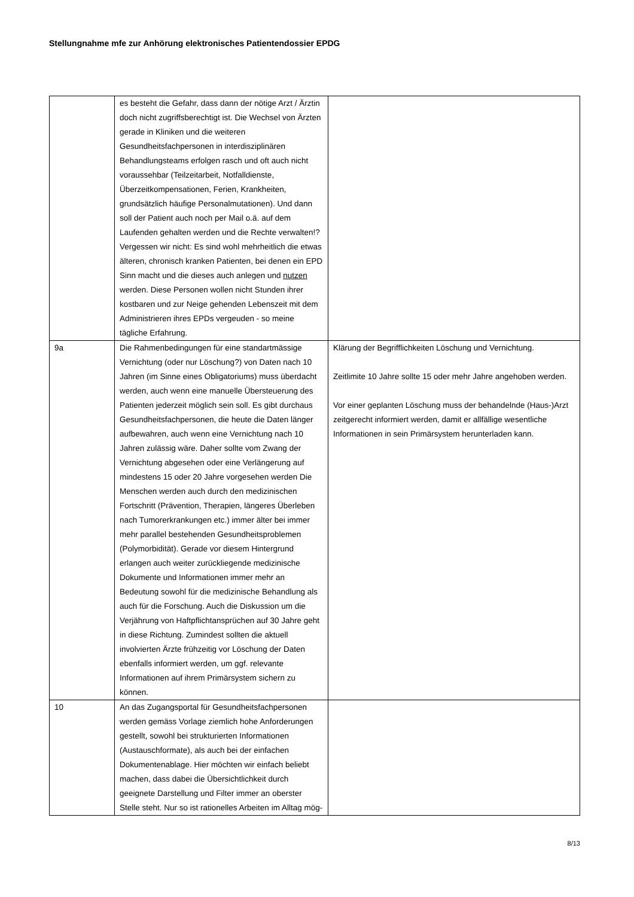Stellungnahme mfe zur Anhörung elektronisches Patientendossier EPDG
| | es besteht die Gefahr, dass dann der nötige Arzt / Ärztin doch nicht zugriffsberechtigt ist. Die Wechsel von Ärzten gerade in Kliniken und die weiteren Gesundheitsfachpersonen in interdisziplinären Behandlungsteams erfolgen rasch und oft auch nicht voraussehbar (Teilzeitarbeit, Notfalldienste, Überzeitkompensationen, Ferien, Krankheiten, grundsätzlich häufige Personalmutationen). Und dann soll der Patient auch noch per Mail o.ä. auf dem Laufenden gehalten werden und die Rechte verwalten!? Vergessen wir nicht: Es sind wohl mehrheitlich die etwas älteren, chronisch kranken Patienten, bei denen ein EPD Sinn macht und die dieses auch anlegen und nutzen werden. Diese Personen wollen nicht Stunden ihrer kostbaren und zur Neige gehenden Lebenszeit mit dem Administrieren ihres EPDs vergeuden - so meine tägliche Erfahrung. | |
| 9a | Die Rahmenbedingungen für eine standartmässige Vernichtung (oder nur Löschung?) von Daten nach 10 Jahren (im Sinne eines Obligatoriums) muss überdacht werden, auch wenn eine manuelle Übersteuerung des Patienten jederzeit möglich sein soll. Es gibt durchaus Gesundheitsfachpersonen, die heute die Daten länger aufbewahren, auch wenn eine Vernichtung nach 10 Jahren zulässig wäre. Daher sollte vom Zwang der Vernichtung abgesehen oder eine Verlängerung auf mindestens 15 oder 20 Jahre vorgesehen werden Die Menschen werden auch durch den medizinischen Fortschritt (Prävention, Therapien, längeres Überleben nach Tumorerkrankungen etc.) immer älter bei immer mehr parallel bestehenden Gesundheitsproblemen (Polymorbidität). Gerade vor diesem Hintergrund erlangen auch weiter zurückliegende medizinische Dokumente und Informationen immer mehr an Bedeutung sowohl für die medizinische Behandlung als auch für die Forschung. Auch die Diskussion um die Verjährung von Haftpflichtansprüchen auf 30 Jahre geht in diese Richtung. Zumindest sollten die aktuell involvierten Ärzte frühzeitig vor Löschung der Daten ebenfalls informiert werden, um ggf. relevante Informationen auf ihrem Primärsystem sichern zu können. | Klärung der Begrifflichkeiten Löschung und Vernichtung. Zeitlimite 10 Jahre sollte 15 oder mehr Jahre angehoben werden. Vor einer geplanten Löschung muss der behandelnde (Haus-)Arzt zeitgerecht informiert werden, damit er allfällige wesentliche Informationen in sein Primärsystem herunterladen kann. |
| 10 | An das Zugangsportal für Gesundheitsfachpersonen werden gemäss Vorlage ziemlich hohe Anforderungen gestellt, sowohl bei strukturierten Informationen (Austauschformate), als auch bei der einfachen Dokumentenablage. Hier möchten wir einfach beliebt machen, dass dabei die Übersichtlichkeit durch geeignete Darstellung und Filter immer an oberster Stelle steht. Nur so ist rationelles Arbeiten im Alltag mög- | |
8/13